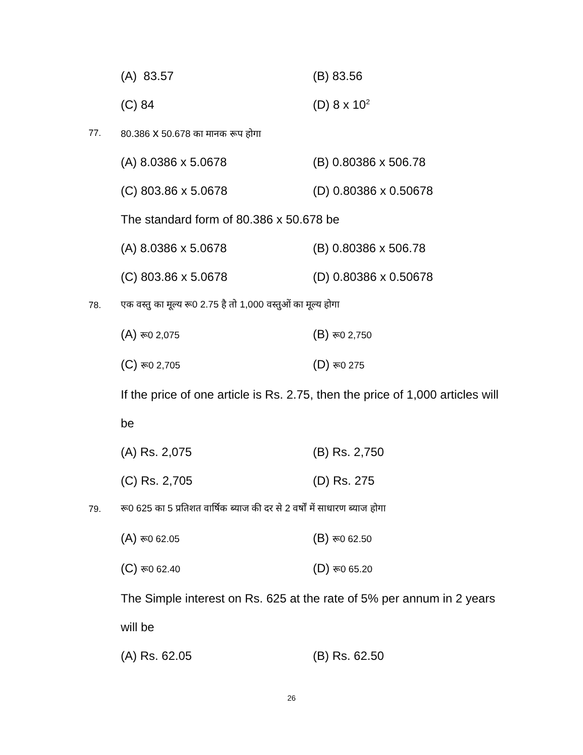(A) 83.57 (B) 83.56
(C) 84 (D) 8 x 10<sup>2</sup>
77. 80.386 x 50.678 का मानक रूप होगा
(A) 8.0386 x 5.0678 (B) 0.80386 x 506.78
(C) 803.86 x 5.0678 (D) 0.80386 x 0.50678
The standard form of 80.386 x 50.678 be
(A) 8.0386 x 5.0678 (B) 0.80386 x 506.78
(C) 803.86 x 5.0678 (D) 0.80386 x 0.50678
78. एक वस्तु का मूल्य रू0 2.75 है तो 1,000 वस्तुओं का मूल्य होगा
(A) रू0 2,075 (B) रू0 2,750
(C) रू0 2,705 (D) रू0 275
If the price of one article is Rs. 2.75, then the price of 1,000 articles will
be
(A) Rs. 2,075 (B) Rs. 2,750
(C) Rs. 2,705 (D) Rs. 275
79. रू0 625 का 5 प्रतिशत वार्षिक ब्याज की दर से 2 वर्षों में साधारण ब्याज होगा
(A) रू0 62.05 (B) रू0 62.50
(C) रू0 62.40 (D) रू0 65.20
The Simple interest on Rs. 625 at the rate of 5% per annum in 2 years
will be
(A) Rs. 62.05 (B) Rs. 62.50
26